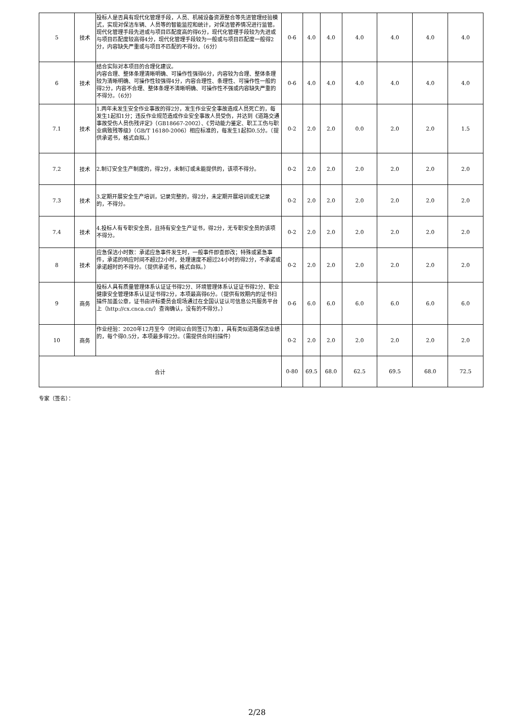| 5 | 技术 | 投标人是否具有现代化管理手段，人员、机械设备资源整合等先进管理经验模式，实现对保洁车辆、人员等的智能监控和统计，对保洁管养情况进行监管。现代化管理手段先进或与项目匹配度高的得6分，现代化管理手段较为先进或与项目匹配度较高得4分，现代化管理手段较为一般或与项目匹配度一般得2分，内容缺失严重或与项目不匹配的不得分。（6分） | 0-6 | 4.0 | 4.0 | 4.0 | 4.0 | 4.0 | 4.0 |
| 6 | 技术 | 结合实际对本项目的合理化建议。 内容合理、整体条理清晰明确、可操作性强得6分，内容较为合理、整体条理较为清晰明确、可操作性较强得4分，内容合理性、条理性、可操作性一般的得2分，内容不合理、整体条理不清晰明确、可操作性不强或内容缺失严重的不得分。（6分） | 0-6 | 4.0 | 4.0 | 4.0 | 4.0 | 4.0 | 4.0 |
| 7.1 | 技术 | 1.两年未发生安全作业事故的得2分，发生作业安全事故造成人员死亡的，每发生1起扣1分；违反作业规范造成作业安全事故人员受伤，并达到《道路交通事故受伤人员伤残评定》（GB18667-2002）、《劳动能力鉴定、职工工伤与职业病致残等级》（GB/T 16180-2006）相应标准的，每发生1起扣0.5分。（提供承诺书，格式自拟。） | 0-2 | 2.0 | 2.0 | 0.0 | 2.0 | 2.0 | 1.5 |
| 7.2 | 技术 | 2.制订安全生产制度的，得2分，未制订或未能提供的，该项不得分。 | 0-2 | 2.0 | 2.0 | 2.0 | 2.0 | 2.0 | 2.0 |
| 7.3 | 技术 | 3.定期开展安全生产培训，记录完整的，得2分，未定期开展培训或无记录的，不得分。 | 0-2 | 2.0 | 2.0 | 2.0 | 2.0 | 2.0 | 2.0 |
| 7.4 | 技术 | 4.投标人有专职安全员，且持有安全生产证书，得2分，无专职安全员的该项不得分。 | 0-2 | 2.0 | 2.0 | 2.0 | 2.0 | 2.0 | 2.0 |
| 8 | 技术 | 应急保洁小时数：承诺应急事件发生时，一般事件即查即改；特殊或紧急事件，承诺的响应时间不超过2小时，处理速度不超过24小时的得2分，不承诺或承诺超时的不得分。（提供承诺书，格式自拟。） | 0-2 | 2.0 | 2.0 | 2.0 | 2.0 | 2.0 | 2.0 |
| 9 | 商务 | 投标人具有质量管理体系认证证书得2分、环境管理体系认证证书得2分、职业健康安全管理体系认证证书得2分，本项最高得6分。（提供有效期内的证书扫描件加盖公章，证书由评标委员会现场通过在全国认证认可信息公共服务平台上（http://cx.cnca.cn/）查询确认，没有的不得分。） | 0-6 | 6.0 | 6.0 | 6.0 | 6.0 | 6.0 | 6.0 |
| 10 | 商务 | 作业经验：2020年12月至今（时间以合同签订为准），具有类似道路保洁业绩的，每个得0.5分，本项最多得2分。（需提供合同扫描件） | 0-2 | 2.0 | 2.0 | 2.0 | 2.0 | 2.0 | 2.0 |
| 合计 | | | 0-80 | 69.5 | 68.0 | 62.5 | 69.5 | 68.0 | 72.5 |
专家（签名）：
2/28